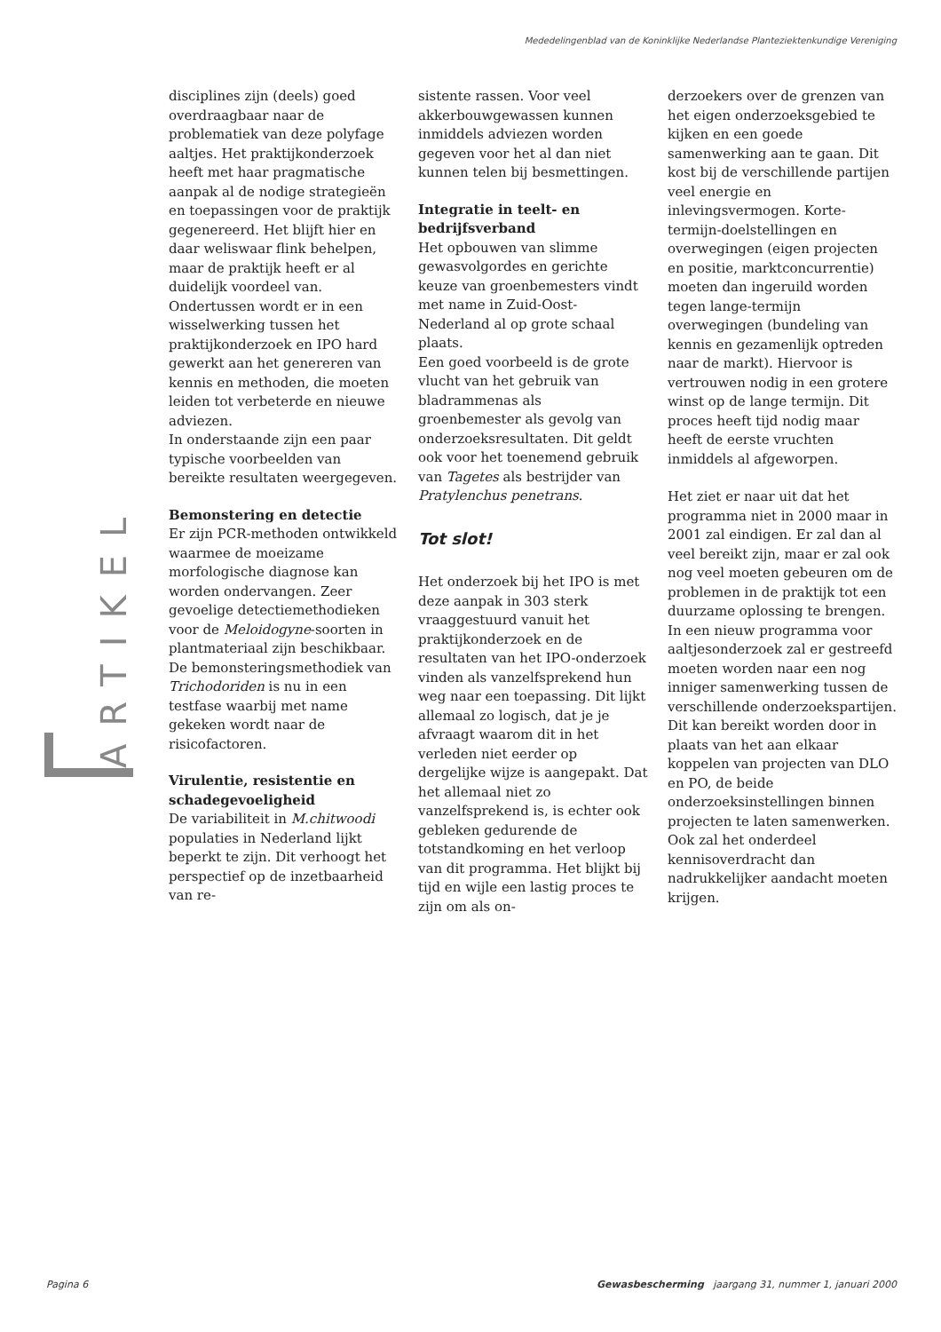Mededelingenblad van de Koninklijke Nederlandse Planteziektenkundige Vereniging
ARTIKEL
disciplines zijn (deels) goed overdraagbaar naar de problematiek van deze polyfage aaltjes. Het praktijkonderzoek heeft met haar pragmatische aanpak al de nodige strategieën en toepassingen voor de praktijk gegenereerd. Het blijft hier en daar weliswaar flink behelpen, maar de praktijk heeft er al duidelijk voordeel van. Ondertussen wordt er in een wisselwerking tussen het praktijkonderzoek en IPO hard gewerkt aan het genereren van kennis en methoden, die moeten leiden tot verbeterde en nieuwe adviezen.
In onderstaande zijn een paar typische voorbeelden van bereikte resultaten weergegeven.
Bemonstering en detectie
Er zijn PCR-methoden ontwikkeld waarmee de moeizame morfologische diagnose kan worden ondervangen. Zeer gevoelige detectiemethodieken voor de Meloidogyne-soorten in plantmateriaal zijn beschikbaar. De bemonsteringsmethodiek van Trichodoriden is nu in een testfase waarbij met name gekeken wordt naar de risicofactoren.
Virulentie, resistentie en schadegevoeligheid
De variabiliteit in M.chitwoodi populaties in Nederland lijkt beperkt te zijn. Dit verhoogt het perspectief op de inzetbaarheid van re-
sistente rassen. Voor veel akkerbouwgewassen kunnen inmiddels adviezen worden gegeven voor het al dan niet kunnen telen bij besmettingen.
Integratie in teelt- en bedrijfsverband
Het opbouwen van slimme gewasvolgordes en gerichte keuze van groenbemesters vindt met name in Zuid-Oost-Nederland al op grote schaal plaats.
Een goed voorbeeld is de grote vlucht van het gebruik van bladrammenas als groenbemester als gevolg van onderzoeksresultaten. Dit geldt ook voor het toenemend gebruik van Tagetes als bestrijder van Pratylenchus penetrans.
Tot slot!
Het onderzoek bij het IPO is met deze aanpak in 303 sterk vraaggestuurd vanuit het praktijkonderzoek en de resultaten van het IPO-onderzoek vinden als vanzelfsprekend hun weg naar een toepassing. Dit lijkt allemaal zo logisch, dat je je afvraagt waarom dit in het verleden niet eerder op dergelijke wijze is aangepakt. Dat het allemaal niet zo vanzelfsprekend is, is echter ook gebleken gedurende de totstandkoming en het verloop van dit programma. Het blijkt bij tijd en wijle een lastig proces te zijn om als on-
derzoekers over de grenzen van het eigen onderzoeksgebied te kijken en een goede samenwerking aan te gaan. Dit kost bij de verschillende partijen veel energie en inlevingsvermogen. Korte-termijn-doelstellingen en overwegingen (eigen projecten en positie, marktconcurrentie) moeten dan ingeruild worden tegen lange-termijn overwegingen (bundeling van kennis en gezamenlijk optreden naar de markt). Hiervoor is vertrouwen nodig in een grotere winst op de lange termijn. Dit proces heeft tijd nodig maar heeft de eerste vruchten inmiddels al afgeworpen.
Het ziet er naar uit dat het programma niet in 2000 maar in 2001 zal eindigen. Er zal dan al veel bereikt zijn, maar er zal ook nog veel moeten gebeuren om de problemen in de praktijk tot een duurzame oplossing te brengen. In een nieuw programma voor aaltjesonderzoek zal er gestreefd moeten worden naar een nog inniger samenwerking tussen de verschillende onderzoekspartijen. Dit kan bereikt worden door in plaats van het aan elkaar koppelen van projecten van DLO en PO, de beide onderzoeksinstellingen binnen projecten te laten samenwerken. Ook zal het onderdeel kennisoverdracht dan nadrukkelijker aandacht moeten krijgen.
Pagina 6 Gewasbescherming jaargang 31, nummer 1, januari 2000